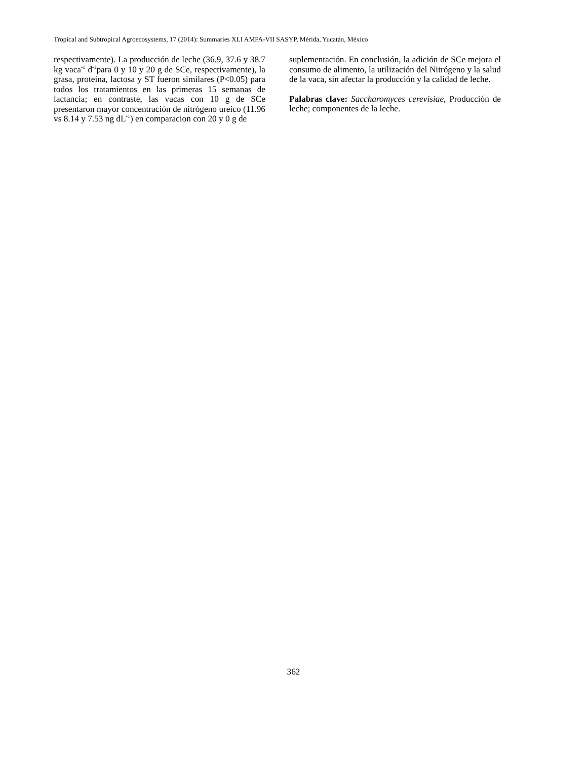Tropical and Subtropical Agroecosystems, 17 (2014): Summaries XLI AMPA-VII SASYP, Mérida, Yucatán, México
respectivamente). La producción de leche (36.9, 37.6 y 38.7 kg vaca<sup>-1</sup> d<sup>-1</sup>para 0 y 10 y 20 g de SCe, respectivamente), la grasa, proteína, lactosa y ST fueron similares (P<0.05) para todos los tratamientos en las primeras 15 semanas de lactancia; en contraste, las vacas con 10 g de SCe presentaron mayor concentración de nitrógeno ureico (11.96 vs 8.14 y 7.53 ng dL<sup>-1</sup>) en comparacion con 20 y 0 g de
suplementación. En conclusión, la adición de SCe mejora el consumo de alimento, la utilización del Nitrógeno y la salud de la vaca, sin afectar la producción y la calidad de leche.
Palabras clave: Saccharomyces cerevisiae, Producción de leche; componentes de la leche.
362